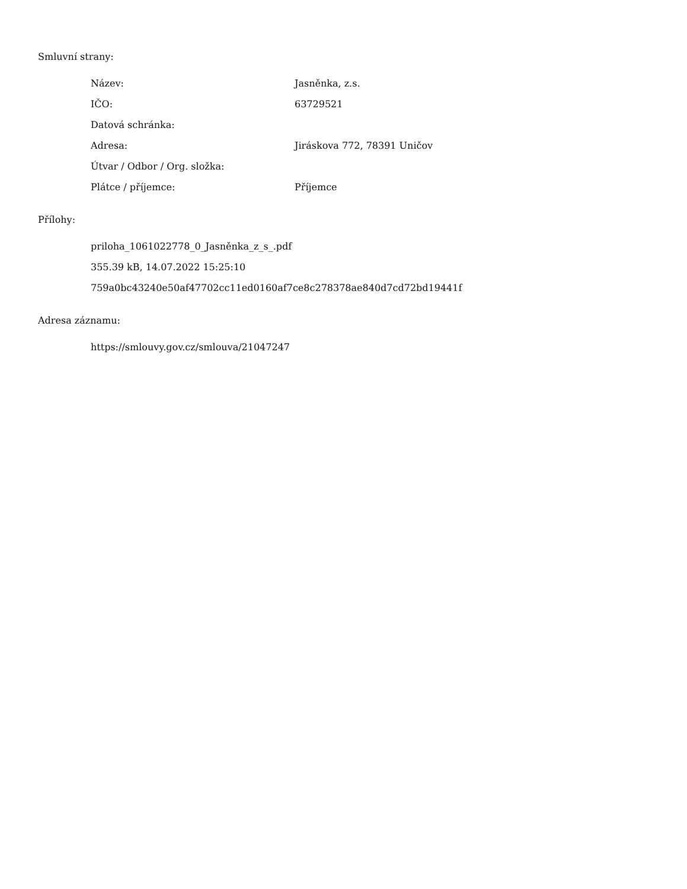Smluvní strany:
| Název: | Jasněnka, z.s. |
| IČO: | 63729521 |
| Datová schránka: | |
| Adresa: | Jiráskova 772, 78391 Uničov |
| Útvar / Odbor / Org. složka: | |
| Plátce / příjemce: | Příjemce |
Přílohy:
priloha_1061022778_0_Jasněnka_z_s_.pdf
355.39 kB, 14.07.2022 15:25:10
759a0bc43240e50af47702cc11ed0160af7ce8c278378ae840d7cd72bd19441f
Adresa záznamu:
https://smlouvy.gov.cz/smlouva/21047247